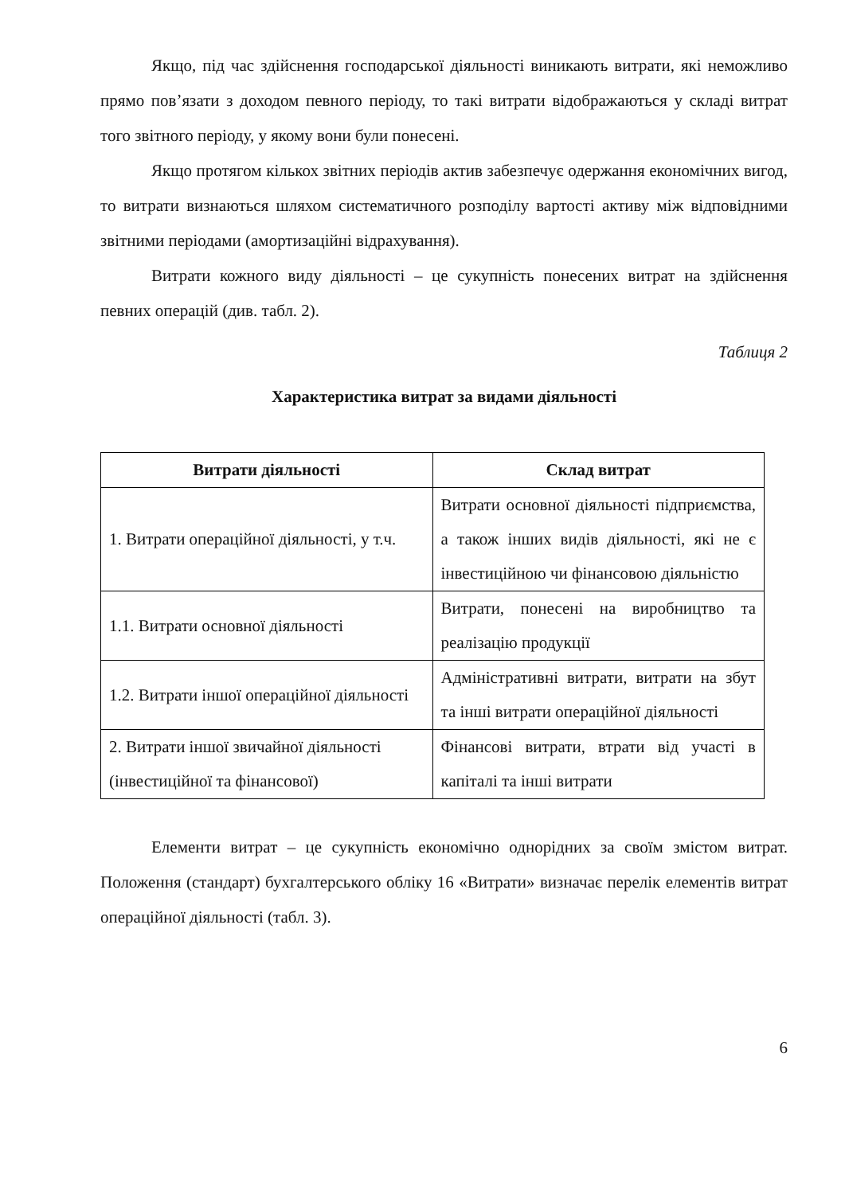Якщо, під час здійснення господарської діяльності виникають витрати, які неможливо прямо пов’язати з доходом певного періоду, то такі витрати відображаються у складі витрат того звітного періоду, у якому вони були понесені.
Якщо протягом кількох звітних періодів актив забезпечує одержання економічних вигод, то витрати визнаються шляхом систематичного розподілу вартості активу між відповідними звітними періодами (амортизаційні відрахування).
Витрати кожного виду діяльності – це сукупність понесених витрат на здійснення певних операцій (див. табл. 2).
Таблиця 2
Характеристика витрат за видами діяльності
| Витрати діяльності | Склад витрат |
| --- | --- |
| 1. Витрати операційної діяльності, у т.ч. | Витрати основної діяльності підприємства, а також інших видів діяльності, які не є інвестиційною чи фінансовою діяльністю |
| 1.1. Витрати основної діяльності | Витрати, понесені на виробництво та реалізацію продукції |
| 1.2. Витрати іншої операційної діяльності | Адміністративні витрати, витрати на збут та інші витрати операційної діяльності |
| 2. Витрати іншої звичайної діяльності (інвестиційної та фінансової) | Фінансові витрати, втрати від участі в капіталі та інші витрати |
Елементи витрат – це сукупність економічно однорідних за своїм змістом витрат. Положення (стандарт) бухгалтерського обліку 16 «Витрати» визначає перелік елементів витрат операційної діяльності (табл. 3).
6